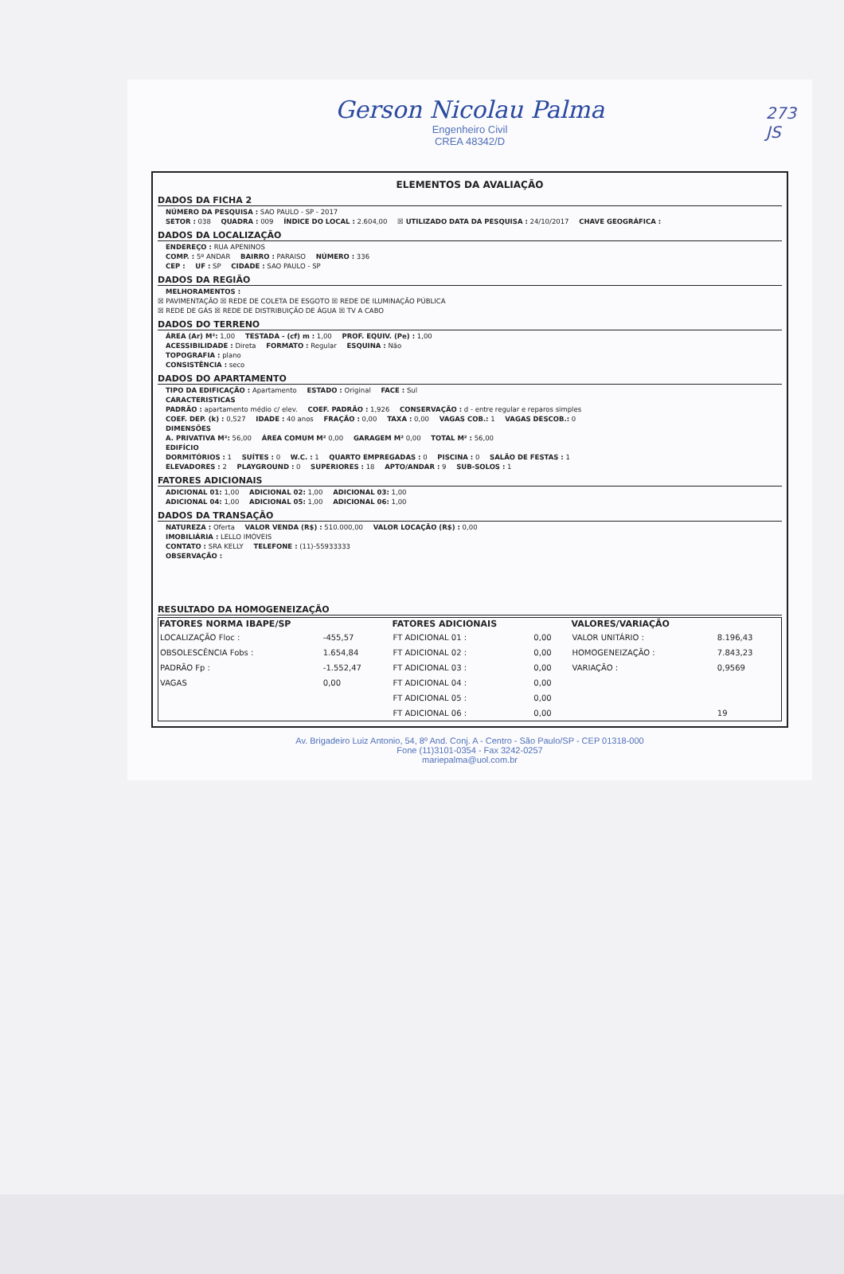273
JS
Gerson Nicolau Palma
Engenheiro Civil
CREA 48342/D
ELEMENTOS DA AVALIAÇÃO
DADOS DA FICHA 2
NÚMERO DA PESQUISA : SAO PAULO - SP - 2017
SETOR : 038 QUADRA : 009 ÍNDICE DO LOCAL : 2.604,00 ☒ UTILIZADO DATA DA PESQUISA : 24/10/2017 CHAVE GEOGRÁFICA :
DADOS DA LOCALIZAÇÃO
ENDEREÇO : RUA APENINOS
COMP. : 5º ANDAR BAIRRO : PARAISO NÚMERO : 336
CEP : UF : SP CIDADE : SAO PAULO - SP
DADOS DA REGIÃO
MELHORAMENTOS :
☒ PAVIMENTAÇÃO ☒ REDE DE COLETA DE ESGOTO ☒ REDE DE ILUMINAÇÃO PÚBLICA
☒ REDE DE GÁS ☒ REDE DE DISTRIBUIÇÃO DE ÁGUA ☒ TV A CABO
DADOS DO TERRENO
ÁREA (Ar) M²: 1,00 TESTADA - (cf) m : 1,00 PROF. EQUIV. (Pe) : 1,00
ACESSIBILIDADE : Direta FORMATO : Regular ESQUINA : Não
TOPOGRAFIA : plano
CONSISTÊNCIA : seco
DADOS DO APARTAMENTO
TIPO DA EDIFICAÇÃO : Apartamento ESTADO : Original FACE : Sul
CARACTERISTICAS
PADRÃO : apartamento médio c/ elev. COEF. PADRÃO : 1,926 CONSERVAÇÃO : d - entre regular e reparos simples
COEF. DEP. (k) : 0,527 IDADE : 40 anos FRAÇÃO : 0,00 TAXA : 0,00 VAGAS COB.: 1 VAGAS DESCOB.: 0
DIMENSÕES
A. PRIVATIVA M²: 56,00 ÁREA COMUM M² 0,00 GARAGEM M² 0,00 TOTAL M² : 56,00
EDIFÍCIO
DORMITÓRIOS : 1 SUÍTES : 0 W.C. : 1 QUARTO EMPREGADAS : 0 PISCINA : 0 SALÃO DE FESTAS : 1
ELEVADORES : 2 PLAYGROUND : 0 SUPERIORES : 18 APTO/ANDAR : 9 SUB-SOLOS : 1
FATORES ADICIONAIS
ADICIONAL 01: 1,00 ADICIONAL 02: 1,00 ADICIONAL 03: 1,00
ADICIONAL 04: 1,00 ADICIONAL 05: 1,00 ADICIONAL 06: 1,00
DADOS DA TRANSAÇÃO
NATUREZA : Oferta VALOR VENDA (R$) : 510.000,00 VALOR LOCAÇÃO (R$) : 0,00
IMOBILIÁRIA : LELLO IMÓVEIS
CONTATO : SRA KELLY TELEFONE : (11)-55933333
OBSERVAÇÃO :
RESULTADO DA HOMOGENEIZAÇÃO
| FATORES NORMA IBAPE/SP | | FATORES ADICIONAIS | | VALORES/VARIAÇÃO | |
| --- | --- | --- | --- | --- | --- |
| LOCALIZAÇÃO Floc : | -455,57 | FT ADICIONAL 01 : | 0,00 | VALOR UNITÁRIO : | 8.196,43 |
| OBSOLESCÊNCIA Fobs : | 1.654,84 | FT ADICIONAL 02 : | 0,00 | HOMOGENEIZAÇÃO : | 7.843,23 |
| PADRÃO Fp : | -1.552,47 | FT ADICIONAL 03 : | 0,00 | VARIAÇÃO : | 0,9569 |
| VAGAS | 0,00 | FT ADICIONAL 04 : | 0,00 | | |
| | | FT ADICIONAL 05 : | 0,00 | | |
| | | FT ADICIONAL 06 : | 0,00 | | 19 |
Av. Brigadeiro Luiz Antonio, 54, 8º And. Conj. A - Centro - São Paulo/SP - CEP 01318-000
Fone (11)3101-0354 - Fax 3242-0257
mariepalma@uol.com.br